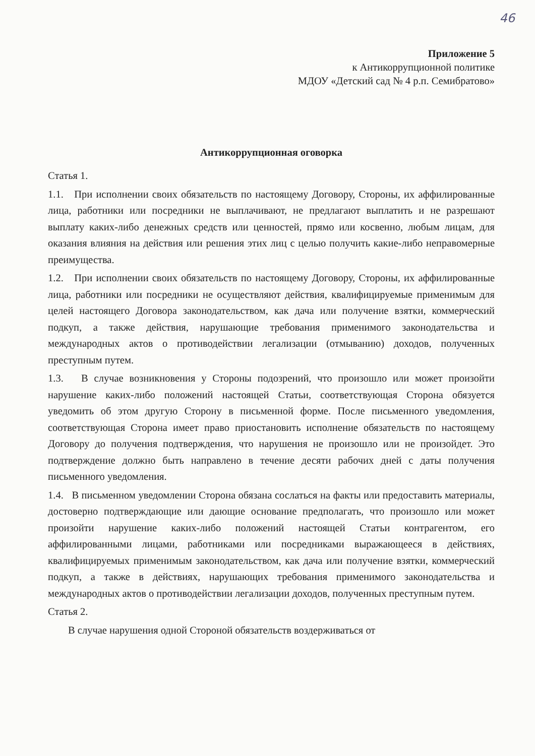46
Приложение 5
к Антикоррупционной политике
МДОУ «Детский сад № 4 р.п. Семибратово»
Антикоррупционная оговорка
Статья 1.
1.1. При исполнении своих обязательств по настоящему Договору, Стороны, их аффилированные лица, работники или посредники не выплачивают, не предлагают выплатить и не разрешают выплату каких-либо денежных средств или ценностей, прямо или косвенно, любым лицам, для оказания влияния на действия или решения этих лиц с целью получить какие-либо неправомерные преимущества.
1.2. При исполнении своих обязательств по настоящему Договору, Стороны, их аффилированные лица, работники или посредники не осуществляют действия, квалифицируемые применимым для целей настоящего Договора законодательством, как дача или получение взятки, коммерческий подкуп, а также действия, нарушающие требования применимого законодательства и международных актов о противодействии легализации (отмыванию) доходов, полученных преступным путем.
1.3. В случае возникновения у Стороны подозрений, что произошло или может произойти нарушение каких-либо положений настоящей Статьи, соответствующая Сторона обязуется уведомить об этом другую Сторону в письменной форме. После письменного уведомления, соответствующая Сторона имеет право приостановить исполнение обязательств по настоящему Договору до получения подтверждения, что нарушения не произошло или не произойдет. Это подтверждение должно быть направлено в течение десяти рабочих дней с даты получения письменного уведомления.
1.4. В письменном уведомлении Сторона обязана сослаться на факты или предоставить материалы, достоверно подтверждающие или дающие основание предполагать, что произошло или может произойти нарушение каких-либо положений настоящей Статьи контрагентом, его аффилированными лицами, работниками или посредниками выражающееся в действиях, квалифицируемых применимым законодательством, как дача или получение взятки, коммерческий подкуп, а также в действиях, нарушающих требования применимого законодательства и международных актов о противодействии легализации доходов, полученных преступным путем.
Статья 2.
В случае нарушения одной Стороной обязательств воздерживаться от